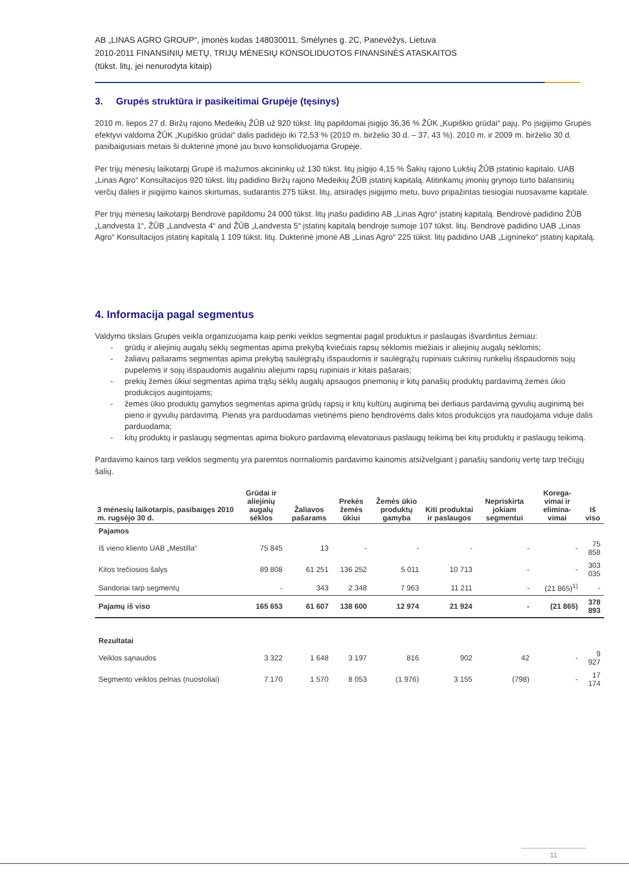AB „LINAS AGRO GROUP“, įmonės kodas 148030011, Smėlynės g. 2C, Panevėžys, Lietuva
2010-2011 FINANSINIŲ METŲ, TRIJŲ MĖNESIŲ KONSOLIDUOTOS FINANSINĖS ATASKAITOS
(tūkst. litų, jei nenurodyta kitaip)
3. Grupės struktūra ir pasikeitimai Grupėje (tęsinys)
2010 m. liepos 27 d. Biržų rajono Medeikių ŽŪB už 920 tūkst. litų papildomai įsigijo 36,36 % ŽŪK „Kupiškio grūdai“ pajų. Po įsigijimo Grupės efektyvi valdoma ŽŪK „Kupiškio grūdai“ dalis padidėjo iki 72,53 % (2010 m. birželio 30 d. – 37, 43 %). 2010 m. ir 2009 m. birželio 30 d. pasibaigusiais metais ši dukterinė įmonė jau buvo konsoliduojama Grupėje.
Per trijų mėnesių laikotarpį Grupė iš mažumos akcininkų už 130 tūkst. litų įsigijo 4,15 % Šakių rajono Lukšių ŽŪB įstatinio kapitalo. UAB „Linas Agro“ Konsultacijos 920 tūkst. litų padidino Biržų rajono Medeikių ŽŪB įstatinį kapitalą. Atitinkamų įmonių grynojo turto balansinių verčių dalies ir įsigijimo kainos skirtumas, sudarantis 275 tūkst. litų, atsiradęs įsigijimo metu, buvo pripažintas tiesiogiai nuosavame kapitale.
Per trijų mėnesių laikotarpį Bendrovė papildomu 24 000 tūkst. litų įnašu padidino AB „Linas Agro“ įstatinį kapitalą. Bendrovė padidino ŽŪB „Landvesta 1“, ŽŪB „Landvesta 4“ and ŽŪB „Landvesta 5“ įstatinį kapitalą bendroje sumoje 107 tūkst. litų. Bendrovė padidino UAB „Linas Agro“ Konsultacijos įstatinį kapitalą 1 109 tūkst. litų. Dukterinė įmonė AB „Linas Agro“ 225 tūkst. litų padidino UAB „Lignineko“ įstatinį kapitalą.
4. Informacija pagal segmentus
Valdymo tikslais Grupės veikla organizuojama kaip penki veiklos segmentai pagal produktus ir paslaugas išvardintus žemiau:
grūdų ir aliejinių augalų sėklų segmentas apima prekybą kviečiais rapsų sėklomis miežiais ir aliejinių augalų sėklomis;
žaliavų pašarams segmentas apima prekybą saulėgrąžų išspaudomis ir saulėgrąžų rupiniais cukrinių runkelių išspaudomis sojų pupelėmis ir sojų išspaudomis augaliniu aliejumi rapsų rupiniais ir kitais pašarais;
prekių žemės ūkiui segmentas apima trąšų sėklų augalų apsaugos priemonių ir kitų panašių produktų pardavimą žemės ūkio produkcijos augintojams;
žemės ūkio produktų gamybos segmentas apima grūdų rapsų ir kitų kultūrų auginimą bei derliaus pardavimą gyvulių auginimą bei pieno ir gyvulių pardavimą. Pienas yra parduodamas vietinėms pieno bendrovėms dalis kitos produkcijos yra naudojama viduje dalis parduodama;
kitų produktų ir paslaugų segmentas apima biokuro pardavimą elevatoriaus paslaugų teikimą bei kitų produktų ir paslaugų teikimą.
Pardavimo kainos tarp veiklos segmentų yra paremtos normaliomis pardavimo kainomis atsižvelgiant į panašių sandorių vertę tarp trečiųjų šalių.
| 3 mėnesių laikotarpis, pasibaigęs 2010 m. rugsėjo 30 d. | Grūdai ir aliejinių augalų sėklos | Žaliavos pašarams | Prekės žemės ūkiui | Žemės ūkio produktų gamyba | Kiti produktai ir paslaugos | Nepriskirta jokiam segmentui | Korega-vimai ir elimina-vimai | Iš viso |
| --- | --- | --- | --- | --- | --- | --- | --- | --- |
| Pajamos | | | | | | | | |
| Iš vieno kliento UAB „Mestilla“ | 75 845 | 13 | - | - | - | - | - | 75 858 |
| Kitos trečiosios šalys | 89 808 | 61 251 | 136 252 | 5 011 | 10 713 | - | - | 303 035 |
| Sandoriai tarp segmentų | - | 343 | 2 348 | 7 963 | 11 211 | - | (21 865)<sup>1)</sup> | - |
| Pajamų iš viso | 165 653 | 61 607 | 138 600 | 12 974 | 21 924 | - | (21 865) | 378 893 |
| Rezultatai | | | | | | | | |
| Veiklos sąnaudos | 3 322 | 1 648 | 3 197 | 816 | 902 | 42 | - | 9 927 |
| Segmento veiklos pelnas (nuostoliai) | 7 170 | 1 570 | 8 053 | (1 976) | 3 155 | (798) | - | 17 174 |
11